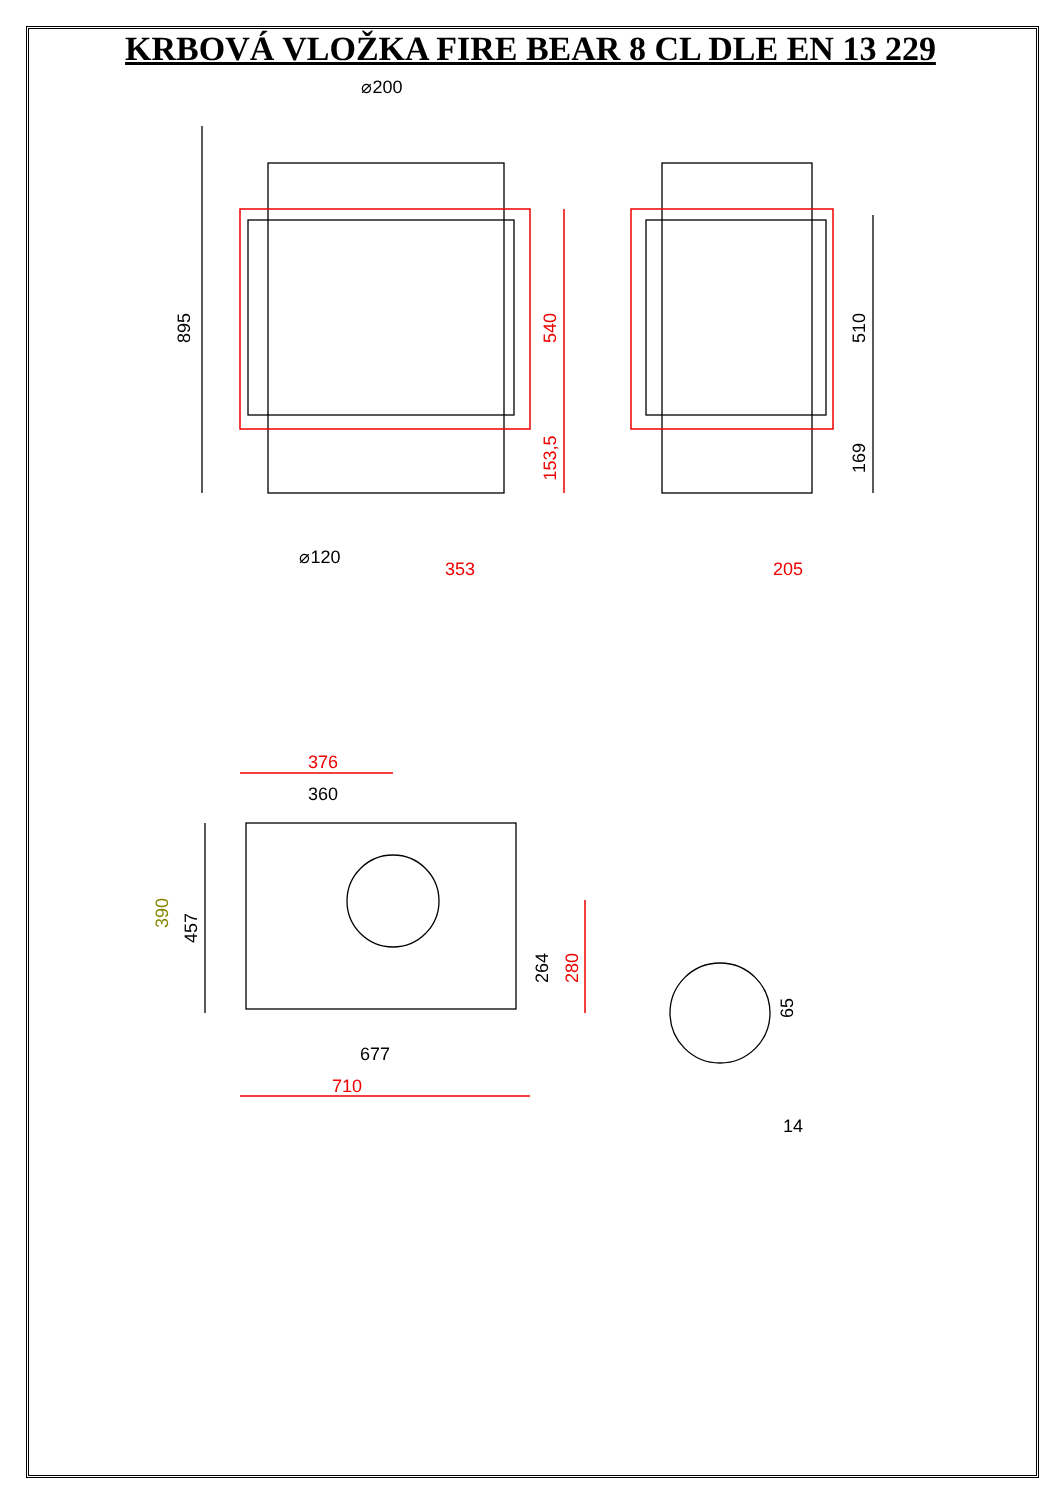KRBOVÁ VLOŽKA FIRE BEAR 8 CL DLE EN 13 229
⌀200
895
540
153,5
⌀120
353
510
169
205
376
360
390
457
264
280
65
677
710
14